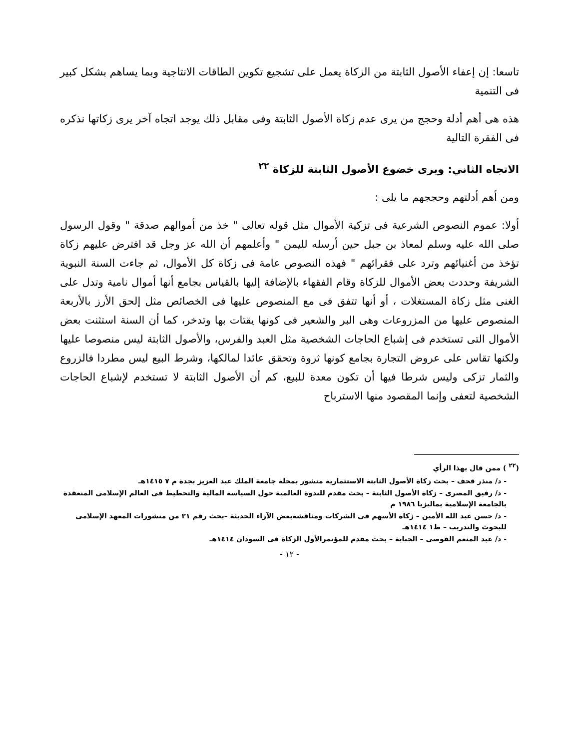تاسعا: إن إعفاء الأصول الثابتة من الزكاة يعمل على تشجيع تكوين الطاقات الانتاجية وبما يساهم بشكل كبير فى التنمية
هذه هى أهم أدلة وحجج من يرى عدم زكاة الأصول الثابتة وفى مقابل ذلك يوجد اتجاه آخر يرى زكاتها نذكره فى الفقرة التالية
الاتجاه الثاني: ويرى خضوع الأصول الثابتة للزكاة <sup>٢٢</sup>
ومن أهم أدلتهم وحججهم ما يلى :
أولا: عموم النصوص الشرعية فى تزكية الأموال مثل قوله تعالى " خذ من أموالهم صدقة " وقول الرسول صلى الله عليه وسلم لمعاذ بن جبل حين أرسله لليمن " وأعلمهم أن الله عز وجل قد افترض عليهم زكاة تؤخذ من أغنيائهم وترد على فقرائهم " فهذه النصوص عامة فى زكاة كل الأموال، ثم جاءت السنة النبوية الشريفة وحددت بعض الأموال للزكاة وقام الفقهاء بالإضافة إليها بالقياس بجامع أنها أموال نامية وتدل على الغنى مثل زكاة المستغلات ، أو أنها تتفق فى مع المنصوص عليها فى الخصائص مثل إلحق الأرز بالأربعة المنصوص عليها من المزروعات وهى البر والشعير فى كونها يقتات بها وتدخر، كما أن السنة استثنت بعض الأموال التى تستخدم فى إشباع الحاجات الشخصية مثل العبد والفرس، والأصول الثابتة ليس منصوصا عليها ولكنها تقاس على عروض التجارة بجامع كونها ثروة وتحقق عائدا لمالكها، وشرط البيع ليس مطردا فالزروع والثمار تزكى وليس شرطا فيها أن تكون معدة للبيع، كم أن الأصول الثابتة لا تستخدم لإشباع الحاجات الشخصية لتعفى وإنما المقصود منها الاسترباح
(<sup>٢٢</sup> ) ممن قال بهذا الرأي
- د/ منذر قحف – بحث زكاة الأصول الثابتة الاستثمارية منشور بمجلة جامعة الملك عبد العزيز بجدة م ٧ ١٤١٥هـ
- د/ رفيق المصرى – زكاة الأصول الثابتة – بحث مقدم للندوة العالمية حول السياسة المالية والتحطيط فى العالم الإسلامى المنعقدة بالجامعة الإسلامية بماليزيا ١٩٨٦ م
- د/ حسن عبد الله الأمين – زكاة الأسهم فى الشركات ومناقشةبعض الآراء الحديثة –بحث رقم ٢١ من منشورات المعهد الإسلامى للبحوث والتدريب – ط١ ١٤١٤هـ
- د/ عبد المنعم القوصى – الجباية – بحث مقدم للمؤتمرالأول الزكاة فى السودان ١٤١٤هـ
- ١٢ -